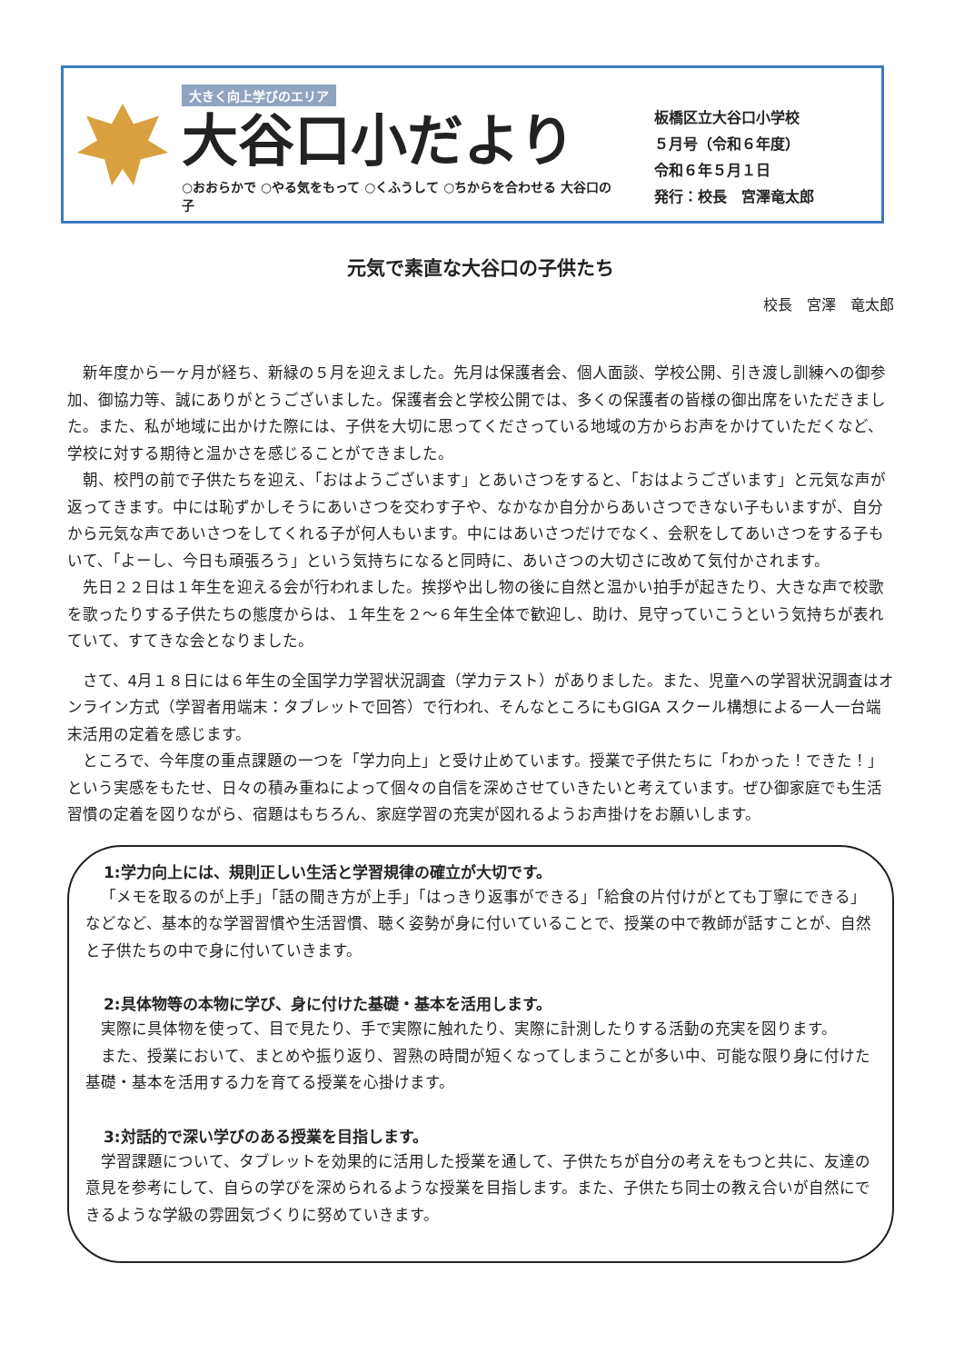大きく向上学びのエリア
大谷口小だより
○おおらかで ○やる気をもって ○くふうして ○ちからを合わせる 大谷口の子
板橋区立大谷口小学校
５月号（令和６年度）
令和６年５月１日
発行：校長　宮澤竜太郎
元気で素直な大谷口の子供たち
校長　宮澤　竜太郎
新年度から一ヶ月が経ち、新緑の５月を迎えました。先月は保護者会、個人面談、学校公開、引き渡し訓練への御参加、御協力等、誠にありがとうございました。保護者会と学校公開では、多くの保護者の皆様の御出席をいただきました。また、私が地域に出かけた際には、子供を大切に思ってくださっている地域の方からお声をかけていただくなど、学校に対する期待と温かさを感じることができました。
朝、校門の前で子供たちを迎え、「おはようございます」とあいさつをすると、「おはようございます」と元気な声が返ってきます。中には恥ずかしそうにあいさつを交わす子や、なかなか自分からあいさつできない子もいますが、自分から元気な声であいさつをしてくれる子が何人もいます。中にはあいさつだけでなく、会釈をしてあいさつをする子もいて、「よーし、今日も頑張ろう」という気持ちになると同時に、あいさつの大切さに改めて気付かされます。
先日２２日は１年生を迎える会が行われました。挨拶や出し物の後に自然と温かい拍手が起きたり、大きな声で校歌を歌ったりする子供たちの態度からは、１年生を２～６年生全体で歓迎し、助け、見守っていこうという気持ちが表れていて、すてきな会となりました。
さて、4月１８日には６年生の全国学力学習状況調査（学力テスト）がありました。また、児童への学習状況調査はオンライン方式（学習者用端末：タブレットで回答）で行われ、そんなところにもGIGA スクール構想による一人一台端末活用の定着を感じます。
ところで、今年度の重点課題の一つを「学力向上」と受け止めています。授業で子供たちに「わかった！できた！」という実感をもたせ、日々の積み重ねによって個々の自信を深めさせていきたいと考えています。ぜひ御家庭でも生活習慣の定着を図りながら、宿題はもちろん、家庭学習の充実が図れるようお声掛けをお願いします。
1:学力向上には、規則正しい生活と学習規律の確立が大切です。
「メモを取るのが上手」「話の聞き方が上手」「はっきり返事ができる」「給食の片付けがとても丁寧にできる」などなど、基本的な学習習慣や生活習慣、聴く姿勢が身に付いていることで、授業の中で教師が話すことが、自然と子供たちの中で身に付いていきます。
2:具体物等の本物に学び、身に付けた基礎・基本を活用します。
実際に具体物を使って、目で見たり、手で実際に触れたり、実際に計測したりする活動の充実を図ります。
また、授業において、まとめや振り返り、習熟の時間が短くなってしまうことが多い中、可能な限り身に付けた基礎・基本を活用する力を育てる授業を心掛けます。
3:対話的で深い学びのある授業を目指します。
学習課題について、タブレットを効果的に活用した授業を通して、子供たちが自分の考えをもつと共に、友達の意見を参考にして、自らの学びを深められるような授業を目指します。また、子供たち同士の教え合いが自然にできるような学級の雰囲気づくりに努めていきます。